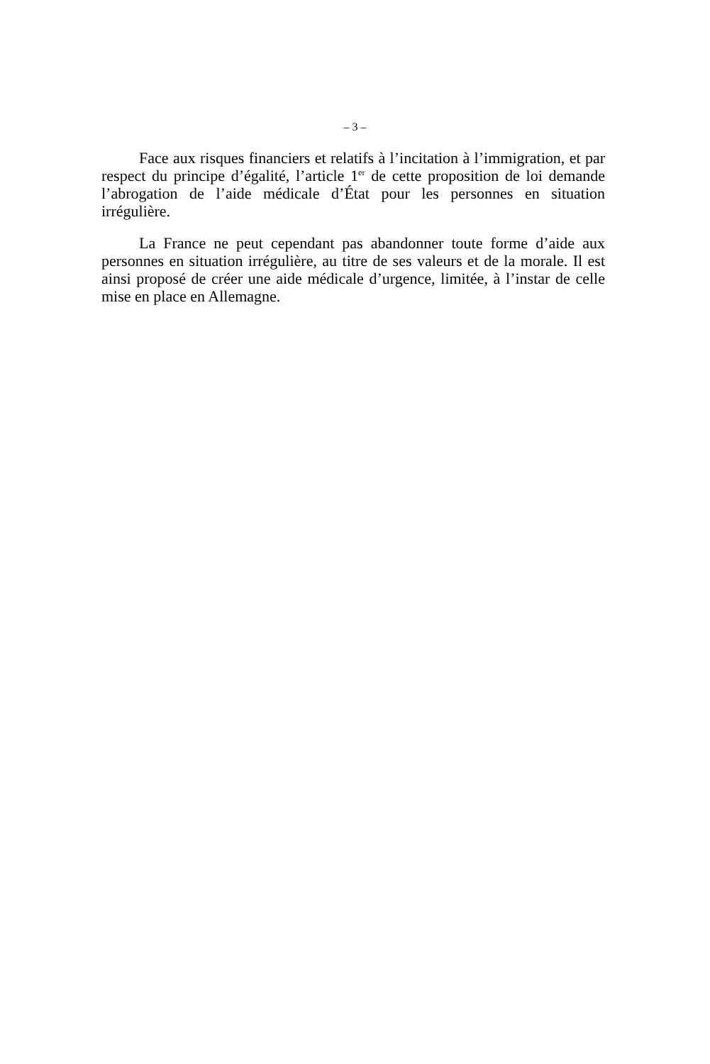– 3 –
Face aux risques financiers et relatifs à l’incitation à l’immigration, et par respect du principe d’égalité, l’article 1<sup>er</sup> de cette proposition de loi demande l’abrogation de l’aide médicale d’État pour les personnes en situation irrégulière.
La France ne peut cependant pas abandonner toute forme d’aide aux personnes en situation irrégulière, au titre de ses valeurs et de la morale. Il est ainsi proposé de créer une aide médicale d’urgence, limitée, à l’instar de celle mise en place en Allemagne.